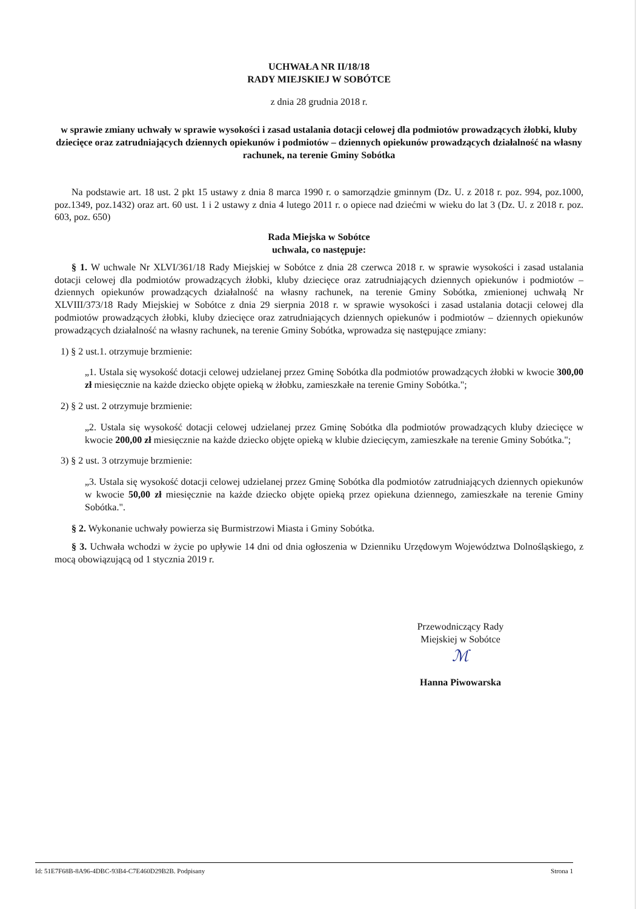UCHWAŁA NR II/18/18
RADY MIEJSKIEJ W SOBÓTCE
z dnia 28 grudnia 2018 r.
w sprawie zmiany uchwały w sprawie wysokości i zasad ustalania dotacji celowej dla podmiotów prowadzących żłobki, kluby dziecięce oraz zatrudniających dziennych opiekunów i podmiotów – dziennych opiekunów prowadzących działalność na własny rachunek, na terenie Gminy Sobótka
Na podstawie art. 18 ust. 2 pkt 15 ustawy z dnia 8 marca 1990 r. o samorządzie gminnym (Dz. U. z 2018 r. poz. 994, poz.1000, poz.1349, poz.1432) oraz art. 60 ust. 1 i 2 ustawy z dnia 4 lutego 2011 r. o opiece nad dziećmi w wieku do lat 3 (Dz. U. z 2018 r. poz. 603, poz. 650)
Rada Miejska w Sobótce
uchwala, co następuje:
§ 1. W uchwale Nr XLVI/361/18 Rady Miejskiej w Sobótce z dnia 28 czerwca 2018 r. w sprawie wysokości i zasad ustalania dotacji celowej dla podmiotów prowadzących żłobki, kluby dziecięce oraz zatrudniających dziennych opiekunów i podmiotów – dziennych opiekunów prowadzących działalność na własny rachunek, na terenie Gminy Sobótka, zmienionej uchwałą Nr XLVIII/373/18 Rady Miejskiej w Sobótce z dnia 29 sierpnia 2018 r. w sprawie wysokości i zasad ustalania dotacji celowej dla podmiotów prowadzących żłobki, kluby dziecięce oraz zatrudniających dziennych opiekunów i podmiotów – dziennych opiekunów prowadzących działalność na własny rachunek, na terenie Gminy Sobótka, wprowadza się następujące zmiany:
1) § 2 ust.1. otrzymuje brzmienie:
„1. Ustala się wysokość dotacji celowej udzielanej przez Gminę Sobótka dla podmiotów prowadzących żłobki w kwocie 300,00 zł miesięcznie na każde dziecko objęte opieką w żłobku, zamieszkałe na terenie Gminy Sobótka.";
2) § 2 ust. 2 otrzymuje brzmienie:
„2. Ustala się wysokość dotacji celowej udzielanej przez Gminę Sobótka dla podmiotów prowadzących kluby dziecięce w kwocie 200,00 zł miesięcznie na każde dziecko objęte opieką w klubie dziecięcym, zamieszkałe na terenie Gminy Sobótka.";
3) § 2 ust. 3 otrzymuje brzmienie:
„3. Ustala się wysokość dotacji celowej udzielanej przez Gminę Sobótka dla podmiotów zatrudniających dziennych opiekunów w kwocie 50,00 zł miesięcznie na każde dziecko objęte opieką przez opiekuna dziennego, zamieszkałe na terenie Gminy Sobótka.".
§ 2. Wykonanie uchwały powierza się Burmistrzowi Miasta i Gminy Sobótka.
§ 3. Uchwała wchodzi w życie po upływie 14 dni od dnia ogłoszenia w Dzienniku Urzędowym Województwa Dolnośląskiego, z mocą obowiązującą od 1 stycznia 2019 r.
Przewodniczący Rady
Miejskiej w Sobótce
ℳ
Hanna Piwowarska
Id: 51E7F68B-8A96-4DBC-93B4-C7E460D29B2B. Podpisany Strona 1